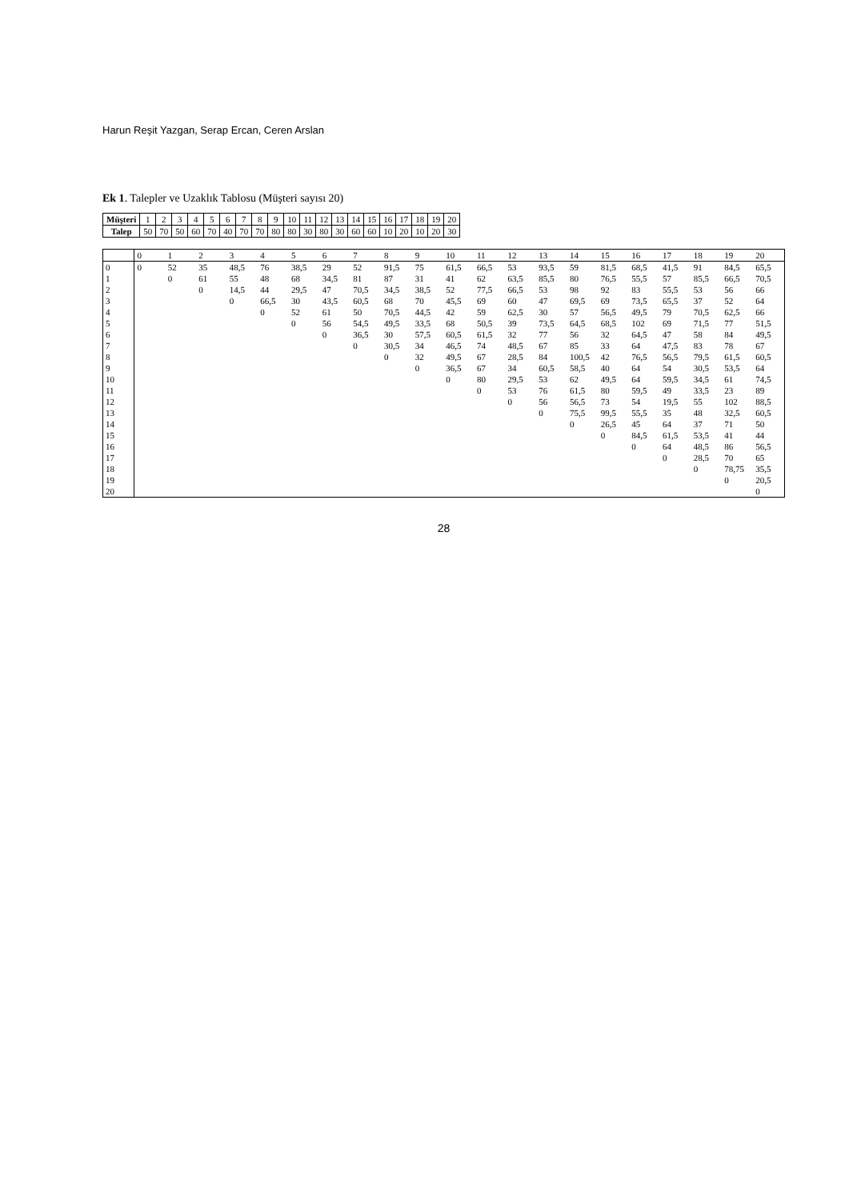Harun Reşit Yazgan, Serap Ercan, Ceren Arslan
Ek 1. Talepler ve Uzaklık Tablosu (Müşteri sayısı 20)
| Müşteri | 1 | 2 | 3 | 4 | 5 | 6 | 7 | 8 | 9 | 10 | 11 | 12 | 13 | 14 | 15 | 16 | 17 | 18 | 19 | 20 |
| Talep | 50 | 70 | 50 | 60 | 70 | 40 | 70 | 70 | 80 | 80 | 30 | 80 | 30 | 60 | 60 | 10 | 20 | 10 | 20 | 30 |
| | 0 | 1 | 2 | 3 | 4 | 5 | 6 | 7 | 8 | 9 | 10 | 11 | 12 | 13 | 14 | 15 | 16 | 17 | 18 | 19 | 20 |
| --- | --- | --- | --- | --- | --- | --- | --- | --- | --- | --- | --- | --- | --- | --- | --- | --- | --- | --- | --- | --- | --- |
| 0 | 0 | 52 | 35 | 48,5 | 76 | 38,5 | 29 | 52 | 91,5 | 75 | 61,5 | 66,5 | 53 | 93,5 | 59 | 81,5 | 68,5 | 41,5 | 91 | 84,5 | 65,5 |
| 1 | | 0 | 61 | 55 | 48 | 68 | 34,5 | 81 | 87 | 31 | 41 | 62 | 63,5 | 85,5 | 80 | 76,5 | 55,5 | 57 | 85,5 | 66,5 | 70,5 |
| 2 | | | 0 | 14,5 | 44 | 29,5 | 47 | 70,5 | 34,5 | 38,5 | 52 | 77,5 | 66,5 | 53 | 98 | 92 | 83 | 55,5 | 53 | 56 | 66 |
| 3 | | | | 0 | 66,5 | 30 | 43,5 | 60,5 | 68 | 70 | 45,5 | 69 | 60 | 47 | 69,5 | 69 | 73,5 | 65,5 | 37 | 52 | 64 |
| 4 | | | | | 0 | 52 | 61 | 50 | 70,5 | 44,5 | 42 | 59 | 62,5 | 30 | 57 | 56,5 | 49,5 | 79 | 70,5 | 62,5 | 66 |
| 5 | | | | | | 0 | 56 | 54,5 | 49,5 | 33,5 | 68 | 50,5 | 39 | 73,5 | 64,5 | 68,5 | 102 | 69 | 71,5 | 77 | 51,5 |
| 6 | | | | | | | 0 | 36,5 | 30 | 57,5 | 60,5 | 61,5 | 32 | 77 | 56 | 32 | 64,5 | 47 | 58 | 84 | 49,5 |
| 7 | | | | | | | | 0 | 30,5 | 34 | 46,5 | 74 | 48,5 | 67 | 85 | 33 | 64 | 47,5 | 83 | 78 | 67 |
| 8 | | | | | | | | | 0 | 32 | 49,5 | 67 | 28,5 | 84 | 100,5 | 42 | 76,5 | 56,5 | 79,5 | 61,5 | 60,5 |
| 9 | | | | | | | | | | 0 | 36,5 | 67 | 34 | 60,5 | 58,5 | 40 | 64 | 54 | 30,5 | 53,5 | 64 |
| 10 | | | | | | | | | | | 0 | 80 | 29,5 | 53 | 62 | 49,5 | 64 | 59,5 | 34,5 | 61 | 74,5 |
| 11 | | | | | | | | | | | | 0 | 53 | 76 | 61,5 | 80 | 59,5 | 49 | 33,5 | 23 | 89 |
| 12 | | | | | | | | | | | | | 0 | 56 | 56,5 | 73 | 54 | 19,5 | 55 | 102 | 88,5 |
| 13 | | | | | | | | | | | | | | 0 | 75,5 | 99,5 | 55,5 | 35 | 48 | 32,5 | 60,5 |
| 14 | | | | | | | | | | | | | | | 0 | 26,5 | 45 | 64 | 37 | 71 | 50 |
| 15 | | | | | | | | | | | | | | | | 0 | 84,5 | 61,5 | 53,5 | 41 | 44 |
| 16 | | | | | | | | | | | | | | | | | 0 | 64 | 48,5 | 86 | 56,5 |
| 17 | | | | | | | | | | | | | | | | | | 0 | 28,5 | 70 | 65 |
| 18 | | | | | | | | | | | | | | | | | | | 0 | 78,75 | 35,5 |
| 19 | | | | | | | | | | | | | | | | | | | | 0 | 20,5 |
| 20 | | | | | | | | | | | | | | | | | | | | | 0 |
28